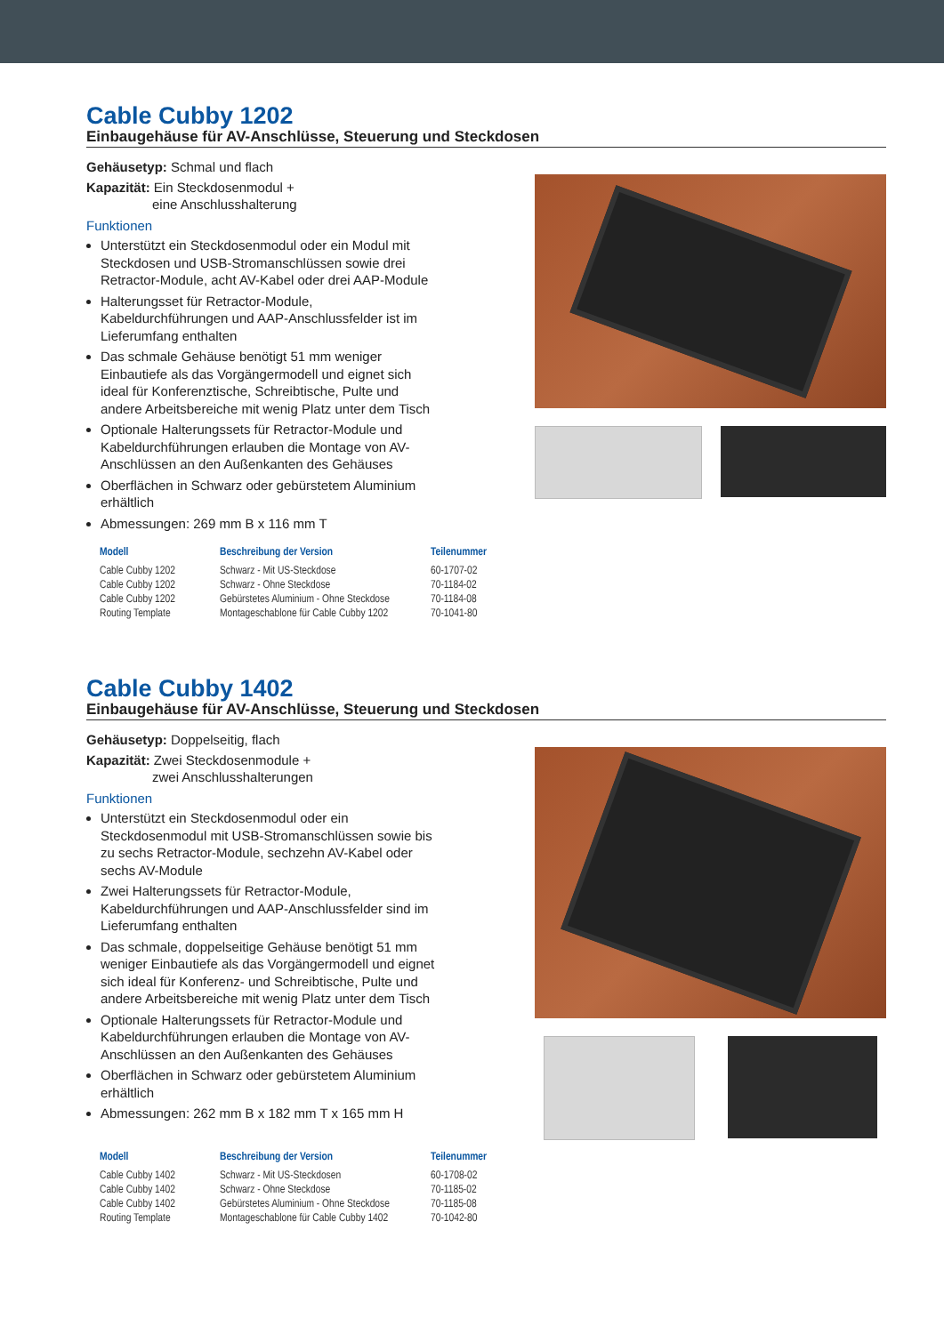Cable Cubby 1202
Einbaugehäuse für AV-Anschlüsse, Steuerung und Steckdosen
Gehäusetyp: Schmal und flach
Kapazität: Ein Steckdosenmodul +
eine Anschlusshalterung
Funktionen
Unterstützt ein Steckdosenmodul oder ein Modul mit Steckdosen und USB-Stromanschlüssen sowie drei Retractor-Module, acht AV-Kabel oder drei AAP-Module
Halterungsset für Retractor-Module, Kabeldurchführungen und AAP-Anschlussfelder ist im Lieferumfang enthalten
Das schmale Gehäuse benötigt 51 mm weniger Einbautiefe als das Vorgängermodell und eignet sich ideal für Konferenztische, Schreibtische, Pulte und andere Arbeitsbereiche mit wenig Platz unter dem Tisch
Optionale Halterungssets für Retractor-Module und Kabeldurchführungen erlauben die Montage von AV-Anschlüssen an den Außenkanten des Gehäuses
Oberflächen in Schwarz oder gebürstetem Aluminium erhältlich
Abmessungen: 269 mm B x 116 mm T
| Modell | Beschreibung der Version | Teilenummer |
| --- | --- | --- |
| Cable Cubby 1202 | Schwarz - Mit US-Steckdose | 60-1707-02 |
| Cable Cubby 1202 | Schwarz - Ohne Steckdose | 70-1184-02 |
| Cable Cubby 1202 | Gebürstetes Aluminium - Ohne Steckdose | 70-1184-08 |
| Routing Template | Montageschablone für Cable Cubby 1202 | 70-1041-80 |
Cable Cubby 1402
Einbaugehäuse für AV-Anschlüsse, Steuerung und Steckdosen
Gehäusetyp: Doppelseitig, flach
Kapazität: Zwei Steckdosenmodule +
zwei Anschlusshalterungen
Funktionen
Unterstützt ein Steckdosenmodul oder ein Steckdosenmodul mit USB-Stromanschlüssen sowie bis zu sechs Retractor-Module, sechzehn AV-Kabel oder sechs AV-Module
Zwei Halterungssets für Retractor-Module, Kabeldurchführungen und AAP-Anschlussfelder sind im Lieferumfang enthalten
Das schmale, doppelseitige Gehäuse benötigt 51 mm weniger Einbautiefe als das Vorgängermodell und eignet sich ideal für Konferenz- und Schreibtische, Pulte und andere Arbeitsbereiche mit wenig Platz unter dem Tisch
Optionale Halterungssets für Retractor-Module und Kabeldurchführungen erlauben die Montage von AV-Anschlüssen an den Außenkanten des Gehäuses
Oberflächen in Schwarz oder gebürstetem Aluminium erhältlich
Abmessungen: 262 mm B x 182 mm T x 165 mm H
| Modell | Beschreibung der Version | Teilenummer |
| --- | --- | --- |
| Cable Cubby 1402 | Schwarz - Mit US-Steckdosen | 60-1708-02 |
| Cable Cubby 1402 | Schwarz - Ohne Steckdose | 70-1185-02 |
| Cable Cubby 1402 | Gebürstetes Aluminium - Ohne Steckdose | 70-1185-08 |
| Routing Template | Montageschablone für Cable Cubby 1402 | 70-1042-80 |